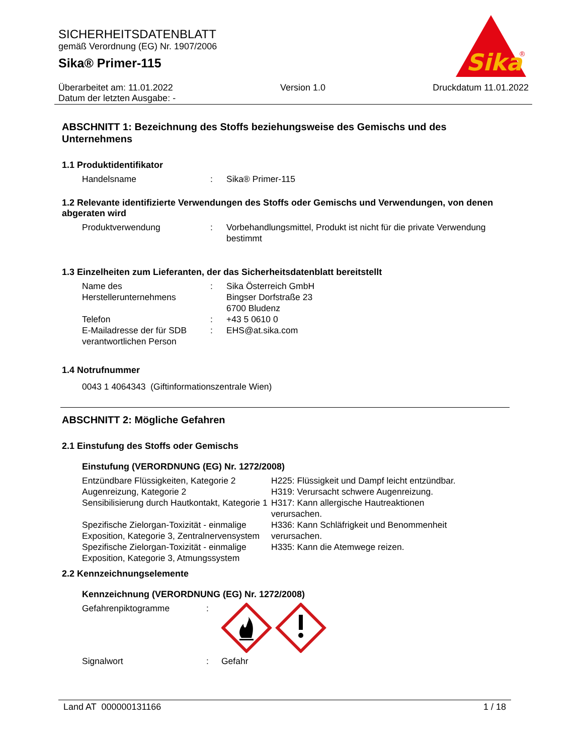SICHERHEITSDATENBLATT
gemäß Verordnung (EG) Nr. 1907/2006
Sika® Primer-115
Sika
®
Überarbeitet am: 11.01.2022 Version 1.0 Druckdatum 11.01.2022
Datum der letzten Ausgabe: -
ABSCHNITT 1: Bezeichnung des Stoffs beziehungsweise des Gemischs und des Unternehmens
1.1 Produktidentifikator
| Handelsname | : | Sika® Primer-115 |
1.2 Relevante identifizierte Verwendungen des Stoffs oder Gemischs und Verwendungen, von denen abgeraten wird
| Produktverwendung | : | Vorbehandlungsmittel, Produkt ist nicht für die private Verwendung bestimmt |
1.3 Einzelheiten zum Lieferanten, der das Sicherheitsdatenblatt bereitstellt
| Name des Herstellerunternehmens | : | Sika Österreich GmbH Bingser Dorfstraße 23 6700 Bludenz |
| Telefon | : | +43 5 0610 0 |
| E-Mailadresse der für SDB verantwortlichen Person | : | EHS@at.sika.com |
1.4 Notrufnummer
0043 1 4064343 (Giftinformationszentrale Wien)
ABSCHNITT 2: Mögliche Gefahren
2.1 Einstufung des Stoffs oder Gemischs
Einstufung (VERORDNUNG (EG) Nr. 1272/2008)
| Entzündbare Flüssigkeiten, Kategorie 2 | H225: Flüssigkeit und Dampf leicht entzündbar. |
| Augenreizung, Kategorie 2 | H319: Verursacht schwere Augenreizung. |
| Sensibilisierung durch Hautkontakt, Kategorie 1 | H317: Kann allergische Hautreaktionen verursachen. |
| Spezifische Zielorgan-Toxizität - einmalige Exposition, Kategorie 3, Zentralnervensystem | H336: Kann Schläfrigkeit und Benommenheit verursachen. |
| Spezifische Zielorgan-Toxizität - einmalige Exposition, Kategorie 3, Atmungssystem | H335: Kann die Atemwege reizen. |
2.2 Kennzeichnungselemente
Kennzeichnung (VERORDNUNG (EG) Nr. 1272/2008)
| Gefahrenpiktogramme | : | |
| Signalwort | : | Gefahr |
Land AT 000000131166 1 / 18